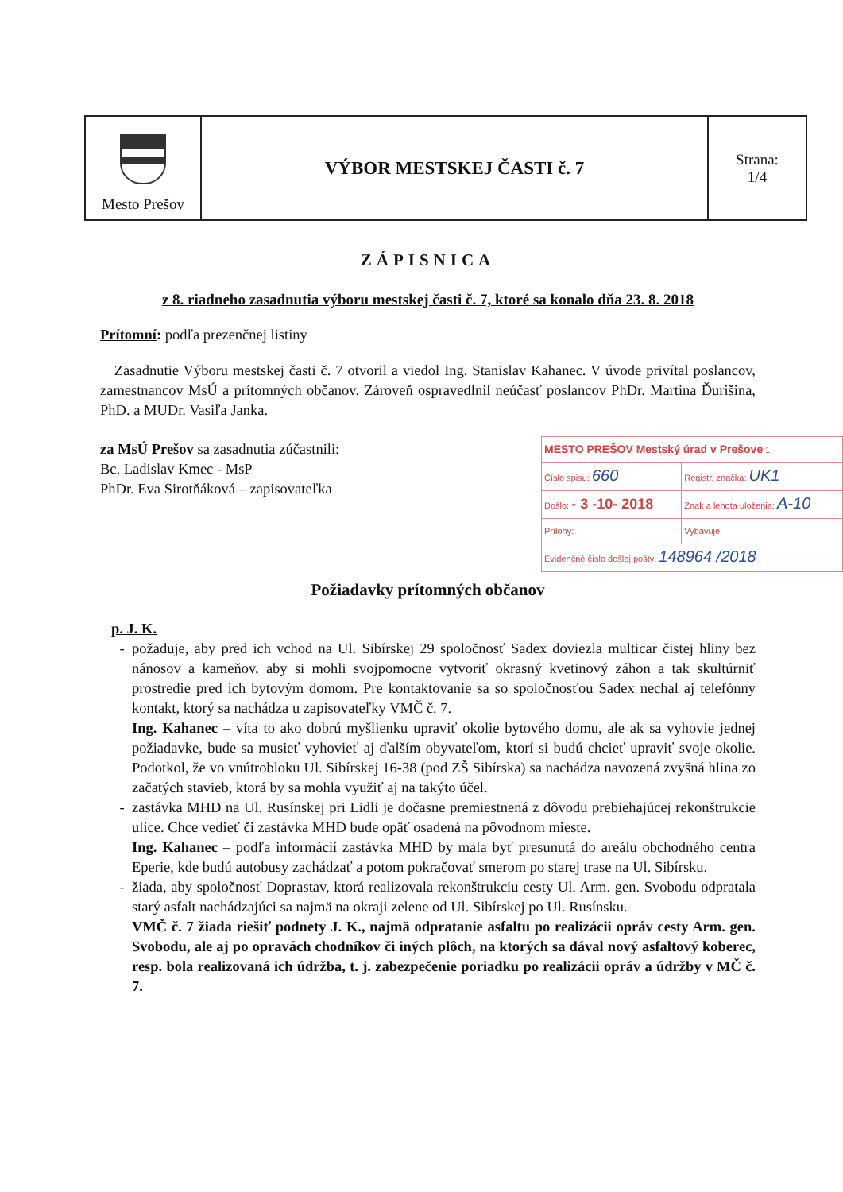| Mesto Prešov | VÝBOR MESTSKEJ ČASTI č. 7 | Strana: 1/4 |
ZÁPISNICA
z 8. riadneho zasadnutia výboru mestskej časti č. 7, ktoré sa konalo dňa 23. 8. 2018
Prítomní: podľa prezenčnej listiny
Zasadnutie Výboru mestskej časti č. 7 otvoril a viedol Ing. Stanislav Kahanec. V úvode privítal poslancov, zamestnancov MsÚ a prítomných občanov. Zároveň ospravedlnil neúčasť poslancov PhDr. Martina Ďurišina, PhD. a MUDr. Vasiľa Janka.
| MESTO PREŠOV Mestský úrad v Prešove 1 | |
| Číslo spisu: 660 | Registr. značka: UK1 |
| Došlo: - 3 -10- 2018 | Znak a lehota uloženia: A-10 |
| Prílohy: | Vybavuje: |
| Evidenčné číslo došlej pošty: 148964 /2018 | |
za MsÚ Prešov sa zasadnutia zúčastnili:
Bc. Ladislav Kmec - MsP
PhDr. Eva Sirotňáková – zapisovateľka
Požiadavky prítomných občanov
p. J. K.
požaduje, aby pred ich vchod na Ul. Sibírskej 29 spoločnosť Sadex doviezla multicar čistej hliny bez nánosov a kameňov, aby si mohli svojpomocne vytvoriť okrasný kvetinový záhon a tak skultúrniť prostredie pred ich bytovým domom. Pre kontaktovanie sa so spoločnosťou Sadex nechal aj telefónny kontakt, ktorý sa nachádza u zapisovateľky VMČ č. 7.
Ing. Kahanec – víta to ako dobrú myšlienku upraviť okolie bytového domu, ale ak sa vyhovie jednej požiadavke, bude sa musieť vyhovieť aj ďalším obyvateľom, ktorí si budú chcieť upraviť svoje okolie. Podotkol, že vo vnútrobloku Ul. Sibírskej 16-38 (pod ZŠ Sibírska) sa nachádza navozená zvyšná hlina zo začatých stavieb, ktorá by sa mohla využiť aj na takýto účel.
zastávka MHD na Ul. Rusínskej pri Lidli je dočasne premiestnená z dôvodu prebiehajúcej rekonštrukcie ulice. Chce vedieť či zastávka MHD bude opäť osadená na pôvodnom mieste.
Ing. Kahanec – podľa informácií zastávka MHD by mala byť presunutá do areálu obchodného centra Eperie, kde budú autobusy zachádzať a potom pokračovať smerom po starej trase na Ul. Sibírsku.
žiada, aby spoločnosť Doprastav, ktorá realizovala rekonštrukciu cesty Ul. Arm. gen. Svobodu odpratala starý asfalt nachádzajúci sa najmä na okraji zelene od Ul. Sibírskej po Ul. Rusínsku.
VMČ č. 7 žiada riešiť podnety J. K., najmä odpratanie asfaltu po realizácii opráv cesty Arm. gen. Svobodu, ale aj po opravách chodníkov či iných plôch, na ktorých sa dával nový asfaltový koberec, resp. bola realizovaná ich údržba, t. j. zabezpečenie poriadku po realizácii opráv a údržby v MČ č. 7.